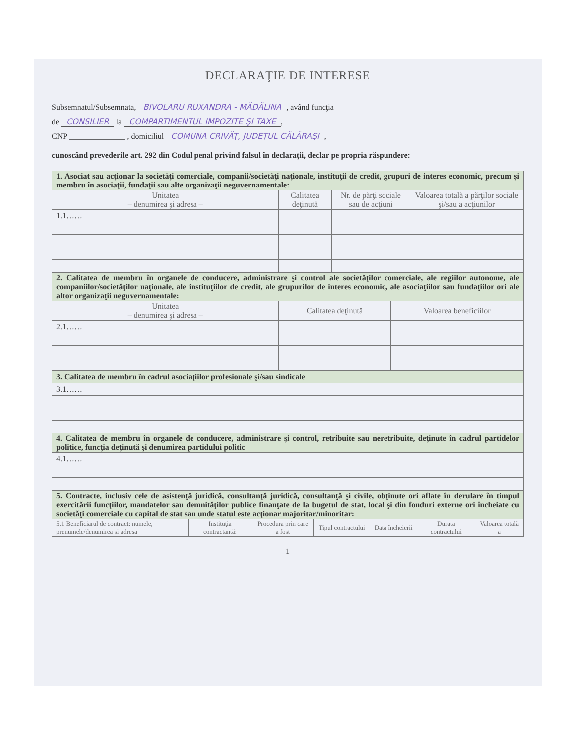DECLARAŢIE DE INTERESE
Subsemnatul/Subsemnata, BIVOLARU RUXANDRA - MĂDĂLINA, având funcţia
de CONSILIER la COMPARTIMENTUL IMPOZITE ŞI TAXE,
CNP ______________ , domiciliul COMUNA CRIVĂŢ, JUDEŢUL CĂLĂRAŞI,
cunoscând prevederile art. 292 din Codul penal privind falsul în declaraţii, declar pe propria răspundere:
| 1. Asociat sau acţionar la societăţi comerciale, companii/societăţi naţionale, instituţii de credit, grupuri de interes economic, precum şi membru în asociaţii, fundaţii sau alte organizaţii neguvernamentale: | | | |
| Unitatea – denumirea şi adresa – | Calitatea deţinută | Nr. de părţi sociale sau de acţiuni | Valoarea totală a părţilor sociale şi/sau a acţiunilor |
| 1.1…… | | | |
| 2. Calitatea de membru în organele de conducere, administrare şi control ale societăţilor comerciale, ale regiilor autonome, ale companiilor/societăţilor naţionale, ale instituţiilor de credit, ale grupurilor de interes economic, ale asociaţiilor sau fundaţiilor ori ale altor organizaţii neguvernamentale: | | |
| Unitatea – denumirea şi adresa – | Calitatea deţinută | Valoarea beneficiilor |
| 2.1…… | | |
| 3. Calitatea de membru în cadrul asociaţiilor profesionale şi/sau sindicale |
| 3.1…… |
| 4. Calitatea de membru în organele de conducere, administrare şi control, retribuite sau neretribuite, deţinute în cadrul partidelor politice, funcţia deţinută şi denumirea partidului politic |
| 4.1…… |
| 5. Contracte, inclusiv cele de asistenţă juridică, consultanţă juridică, consultanţă şi civile, obţinute ori aflate în derulare în timpul exercitării funcţiilor, mandatelor sau demnităţilor publice finanţate de la bugetul de stat, local şi din fonduri externe ori încheiate cu societăţi comerciale cu capital de stat sau unde statul este acţionar majoritar/minoritar: | | | | | | |
| 5.1 Beneficiarul de contract: numele, prenumele/denumirea şi adresa | Instituţia contractantă: | Procedura prin care a fost | Tipul contractului | Data încheierii | Durata contractului | Valoarea totală a |
1